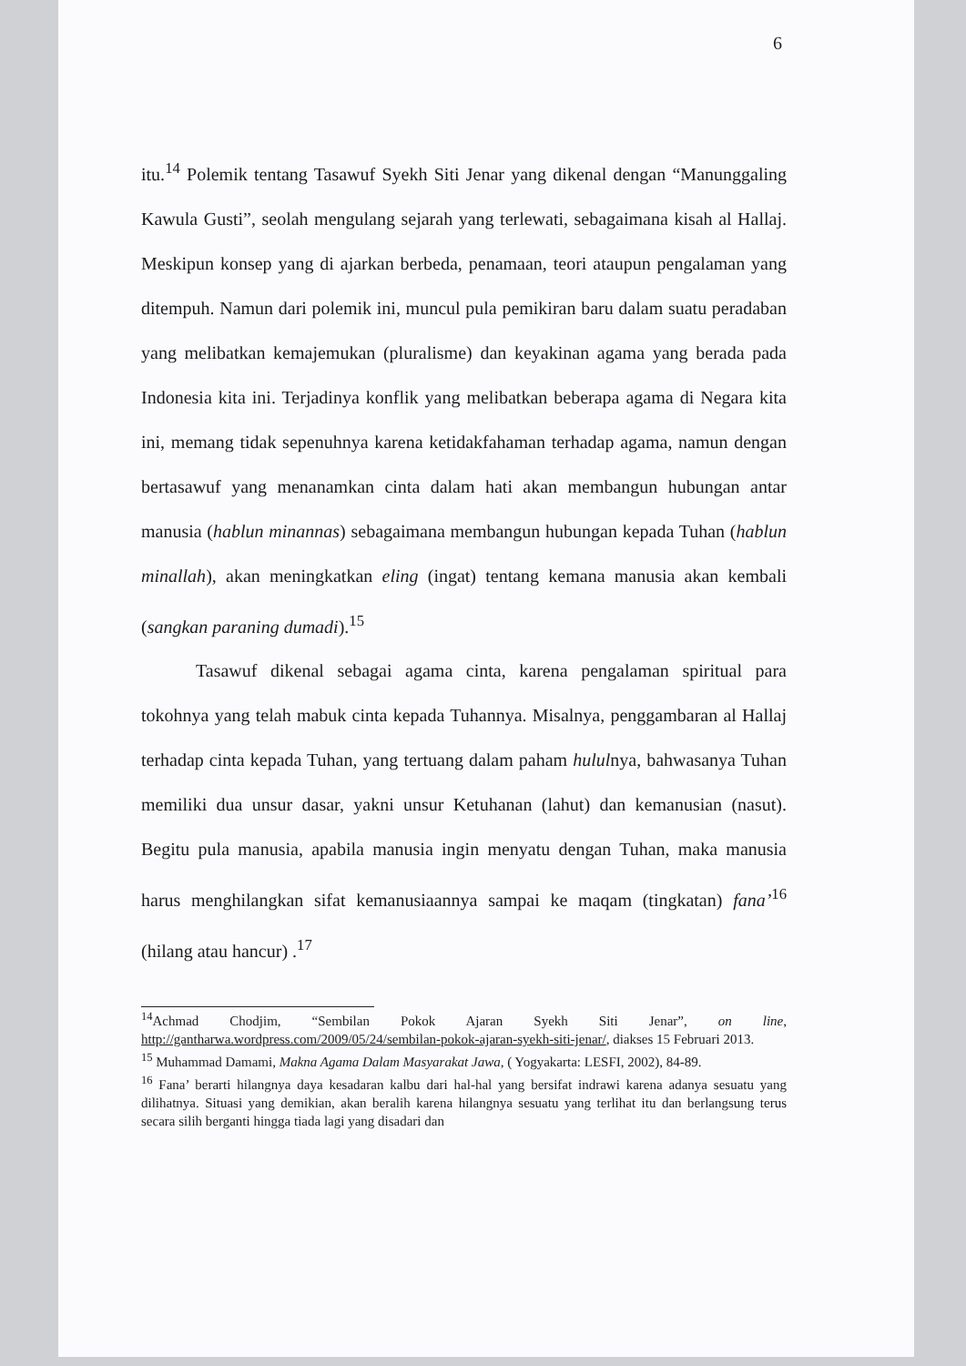6
itu.<sup>14</sup> Polemik tentang Tasawuf Syekh Siti Jenar yang dikenal dengan “Manunggaling Kawula Gusti”, seolah mengulang sejarah yang terlewati, sebagaimana kisah al Hallaj. Meskipun konsep yang di ajarkan berbeda, penamaan, teori ataupun pengalaman yang ditempuh. Namun dari polemik ini, muncul pula pemikiran baru dalam suatu peradaban yang melibatkan kemajemukan (pluralisme) dan keyakinan agama yang berada pada Indonesia kita ini. Terjadinya konflik yang melibatkan beberapa agama di Negara kita ini, memang tidak sepenuhnya karena ketidakfahaman terhadap agama, namun dengan bertasawuf yang menanamkan cinta dalam hati akan membangun hubungan antar manusia (hablun minannas) sebagaimana membangun hubungan kepada Tuhan (hablun minallah), akan meningkatkan eling (ingat) tentang kemana manusia akan kembali (sangkan paraning dumadi).<sup>15</sup>
Tasawuf dikenal sebagai agama cinta, karena pengalaman spiritual para tokohnya yang telah mabuk cinta kepada Tuhannya. Misalnya, penggambaran al Hallaj terhadap cinta kepada Tuhan, yang tertuang dalam paham hululnya, bahwasanya Tuhan memiliki dua unsur dasar, yakni unsur Ketuhanan (lahut) dan kemanusian (nasut). Begitu pula manusia, apabila manusia ingin menyatu dengan Tuhan, maka manusia harus menghilangkan sifat kemanusiaannya sampai ke maqam (tingkatan) fana’<sup>16</sup> (hilang atau hancur) .<sup>17</sup>
<sup>14</sup> Achmad Chodjim, “Sembilan Pokok Ajaran Syekh Siti Jenar”, on line, http://gantharwa.wordpress.com/2009/05/24/sembilan-pokok-ajaran-syekh-siti-jenar/, diakses 15 Februari 2013.
<sup>15</sup> Muhammad Damami, Makna Agama Dalam Masyarakat Jawa, ( Yogyakarta: LESFI, 2002), 84-89.
<sup>16</sup> Fana’ berarti hilangnya daya kesadaran kalbu dari hal-hal yang bersifat indrawi karena adanya sesuatu yang dilihatnya. Situasi yang demikian, akan beralih karena hilangnya sesuatu yang terlihat itu dan berlangsung terus secara silih berganti hingga tiada lagi yang disadari dan